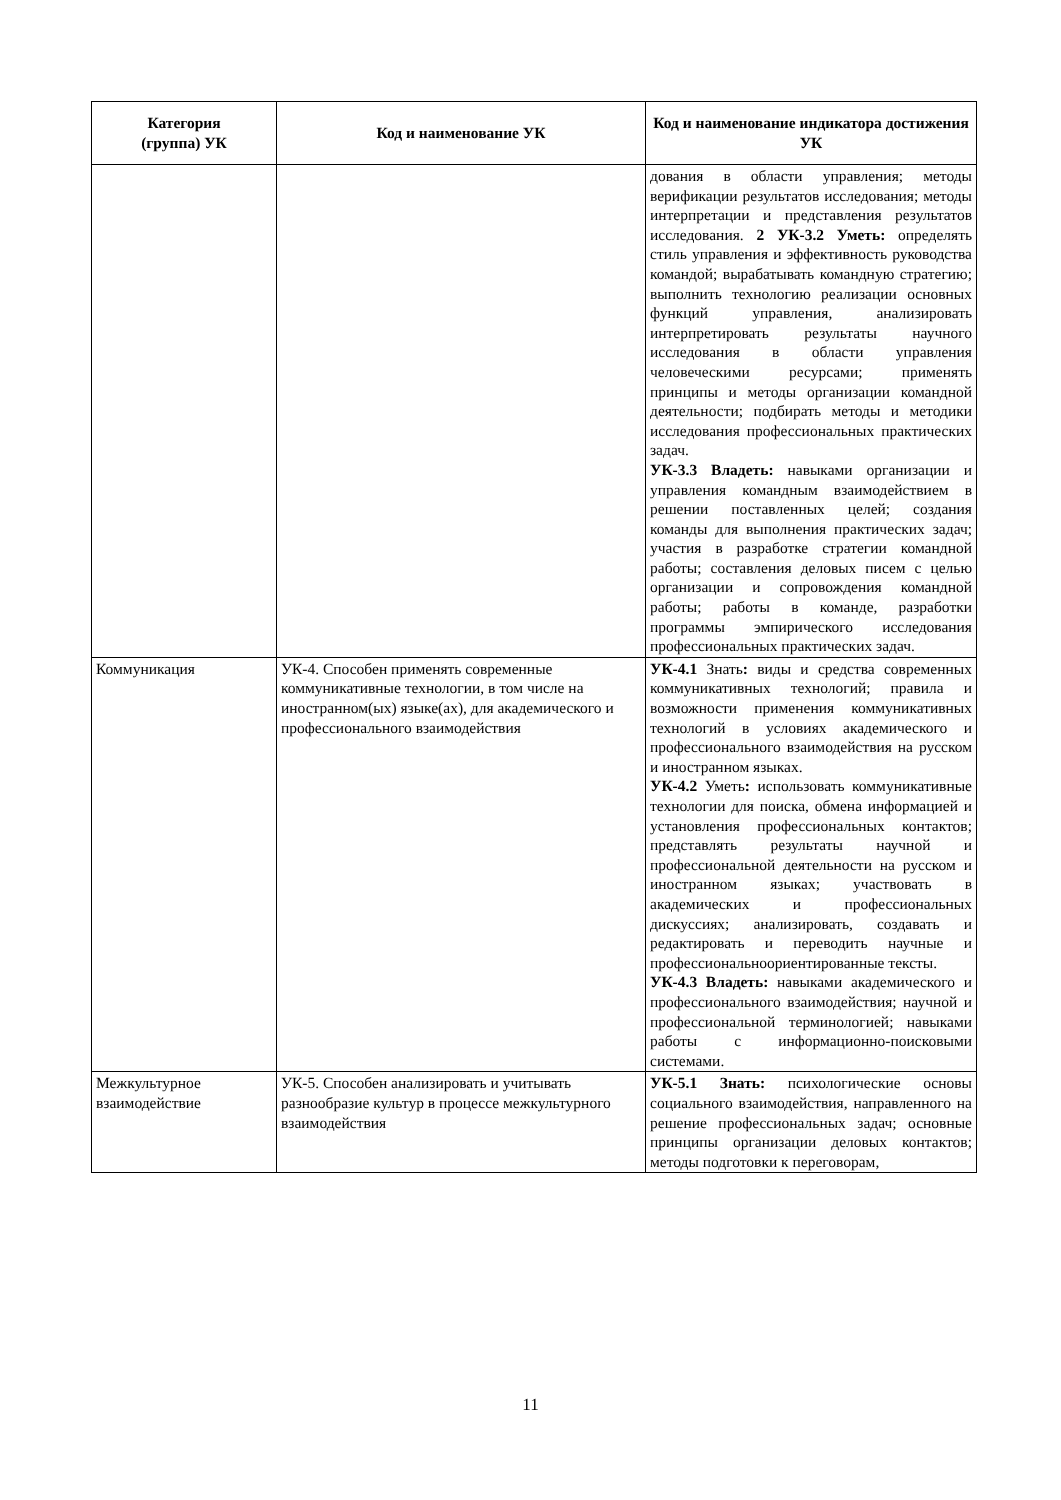| Категория (группа) УК | Код и наименование УК | Код и наименование индикатора достижения УК |
| --- | --- | --- |
| | | дования в области управления; методы верификации результатов исследования; методы интерпретации и представления результатов исследования. 2 УК-3.2 Уметь: определять стиль управления и эффективность руководства командой; вырабатывать командную стратегию; выполнить технологию реализации основных функций управления, анализировать интерпретировать результаты научного исследования в области управления человеческими ресурсами; применять принципы и методы организации командной деятельности; подбирать методы и методики исследования профессиональных практических задач. УК-3.3 Владеть: навыками организации и управления командным взаимодействием в решении поставленных целей; создания команды для выполнения практических задач; участия в разработке стратегии командной работы; составления деловых писем с целью организации и сопровождения командной работы; работы в команде, разработки программы эмпирического исследования профессиональных практических задач. |
| Коммуникация | УК-4. Способен применять современные коммуникативные технологии, в том числе на иностранном(ых) языке(ах), для академического и профессионального взаимодействия | УК-4.1 Знать : виды и средства современных коммуникативных технологий; правила и возможности применения коммуникативных технологий в условиях академического и профессионального взаимодействия на русском и иностранном языках. УК-4.2 Уметь : использовать коммуникативные технологии для поиска, обмена информацией и установления профессиональных контактов; представлять результаты научной и профессиональной деятельности на русском и иностранном языках; участвовать в академических и профессиональных дискуссиях; анализировать, создавать и редактировать и переводить научные и профессиональноориентированные тексты. УК-4.3 Владеть: навыками академического и профессионального взаимодействия; научной и профессиональной терминологией; навыками работы с информационно-поисковыми системами. |
| Межкультурное взаимодействие | УК-5. Способен анализировать и учитывать разнообразие культур в процессе межкультурного взаимодействия | УК-5.1 Знать: психологические основы социального взаимодействия, направленного на решение профессиональных задач; основные принципы организации деловых контактов; методы подготовки к переговорам, |
11